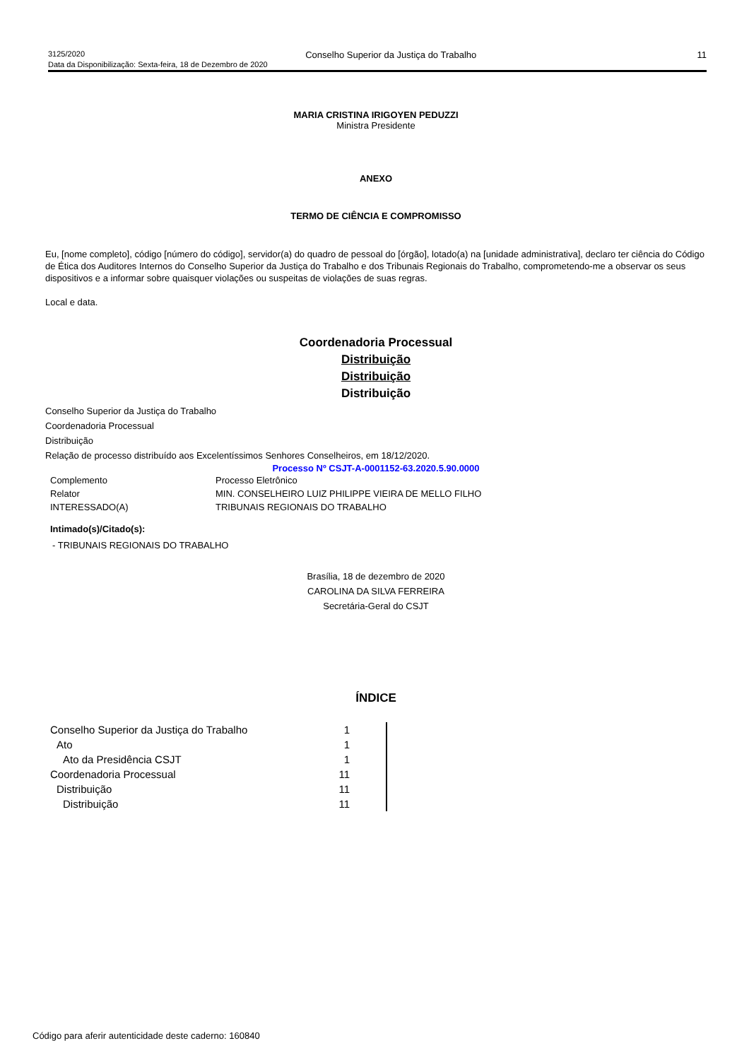3125/2020 Conselho Superior da Justiça do Trabalho 11
Data da Disponibilização: Sexta-feira, 18 de Dezembro de 2020
MARIA CRISTINA IRIGOYEN PEDUZZI
Ministra Presidente
ANEXO
TERMO DE CIÊNCIA E COMPROMISSO
Eu, [nome completo], código [número do código], servidor(a) do quadro de pessoal do [órgão], lotado(a) na [unidade administrativa], declaro ter ciência do Código de Ética dos Auditores Internos do Conselho Superior da Justiça do Trabalho e dos Tribunais Regionais do Trabalho, comprometendo-me a observar os seus dispositivos e a informar sobre quaisquer violações ou suspeitas de violações de suas regras.
Local e data.
Coordenadoria Processual
Distribuição
Distribuição
Distribuição
Conselho Superior da Justiça do Trabalho
Coordenadoria Processual
Distribuição
Relação de processo distribuído aos Excelentíssimos Senhores Conselheiros, em 18/12/2020.
Processo Nº CSJT-A-0001152-63.2020.5.90.0000
| Complemento | Processo Eletrônico |
| Relator | MIN. CONSELHEIRO LUIZ PHILIPPE VIEIRA DE MELLO FILHO |
| INTERESSADO(A) | TRIBUNAIS REGIONAIS DO TRABALHO |
Intimado(s)/Citado(s):
- TRIBUNAIS REGIONAIS DO TRABALHO
Brasília, 18 de dezembro de 2020
CAROLINA DA SILVA FERREIRA
Secretária-Geral do CSJT
ÍNDICE
| Conselho Superior da Justiça do Trabalho | 1 | |
| Ato | 1 | |
| Ato da Presidência CSJT | 1 | |
| Coordenadoria Processual | 11 | |
| Distribuição | 11 | |
| Distribuição | 11 | |
Código para aferir autenticidade deste caderno: 160840